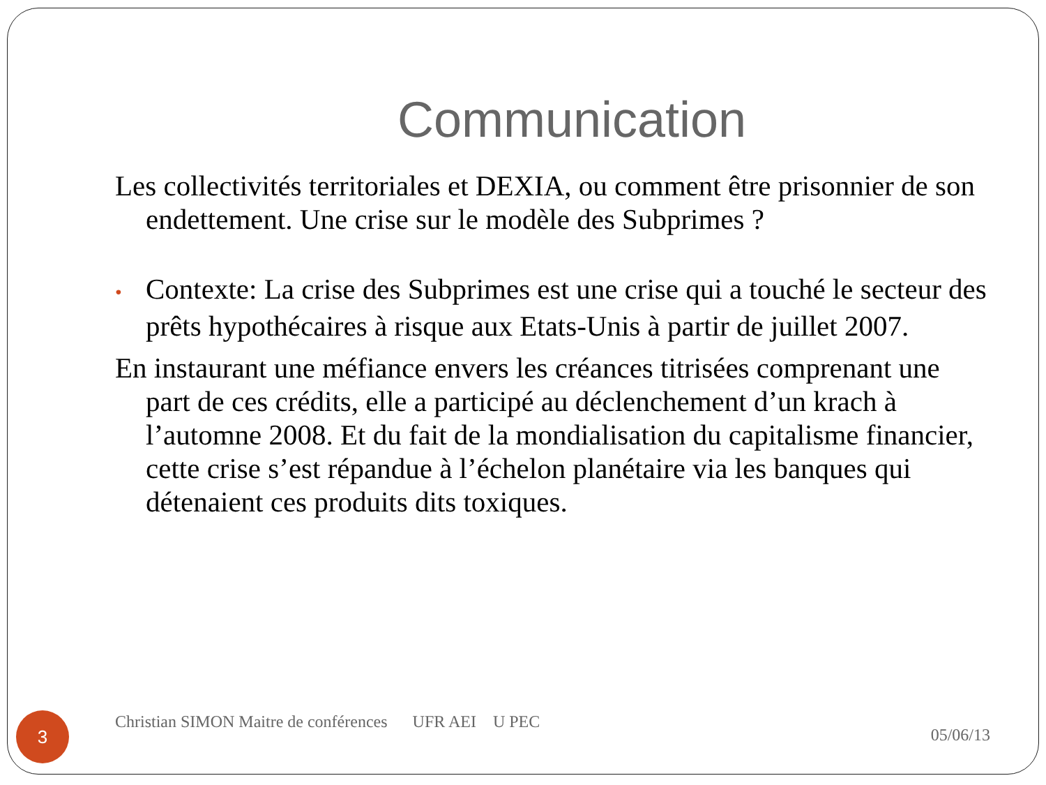Communication
Les collectivités territoriales et DEXIA, ou comment être prisonnier de son endettement. Une crise sur le modèle des Subprimes ?
• Contexte: La crise des Subprimes est une crise qui a touché le secteur des prêts hypothécaires à risque aux Etats-Unis à partir de juillet 2007.
En instaurant une méfiance envers les créances titrisées comprenant une part de ces crédits, elle a participé au déclenchement d’un krach à l’automne 2008. Et du fait de la mondialisation du capitalisme financier, cette crise s’est répandue à l’échelon planétaire via les banques qui détenaient ces produits dits toxiques.
3
Christian SIMON Maitre de conférences UFR AEI U PEC
05/06/13